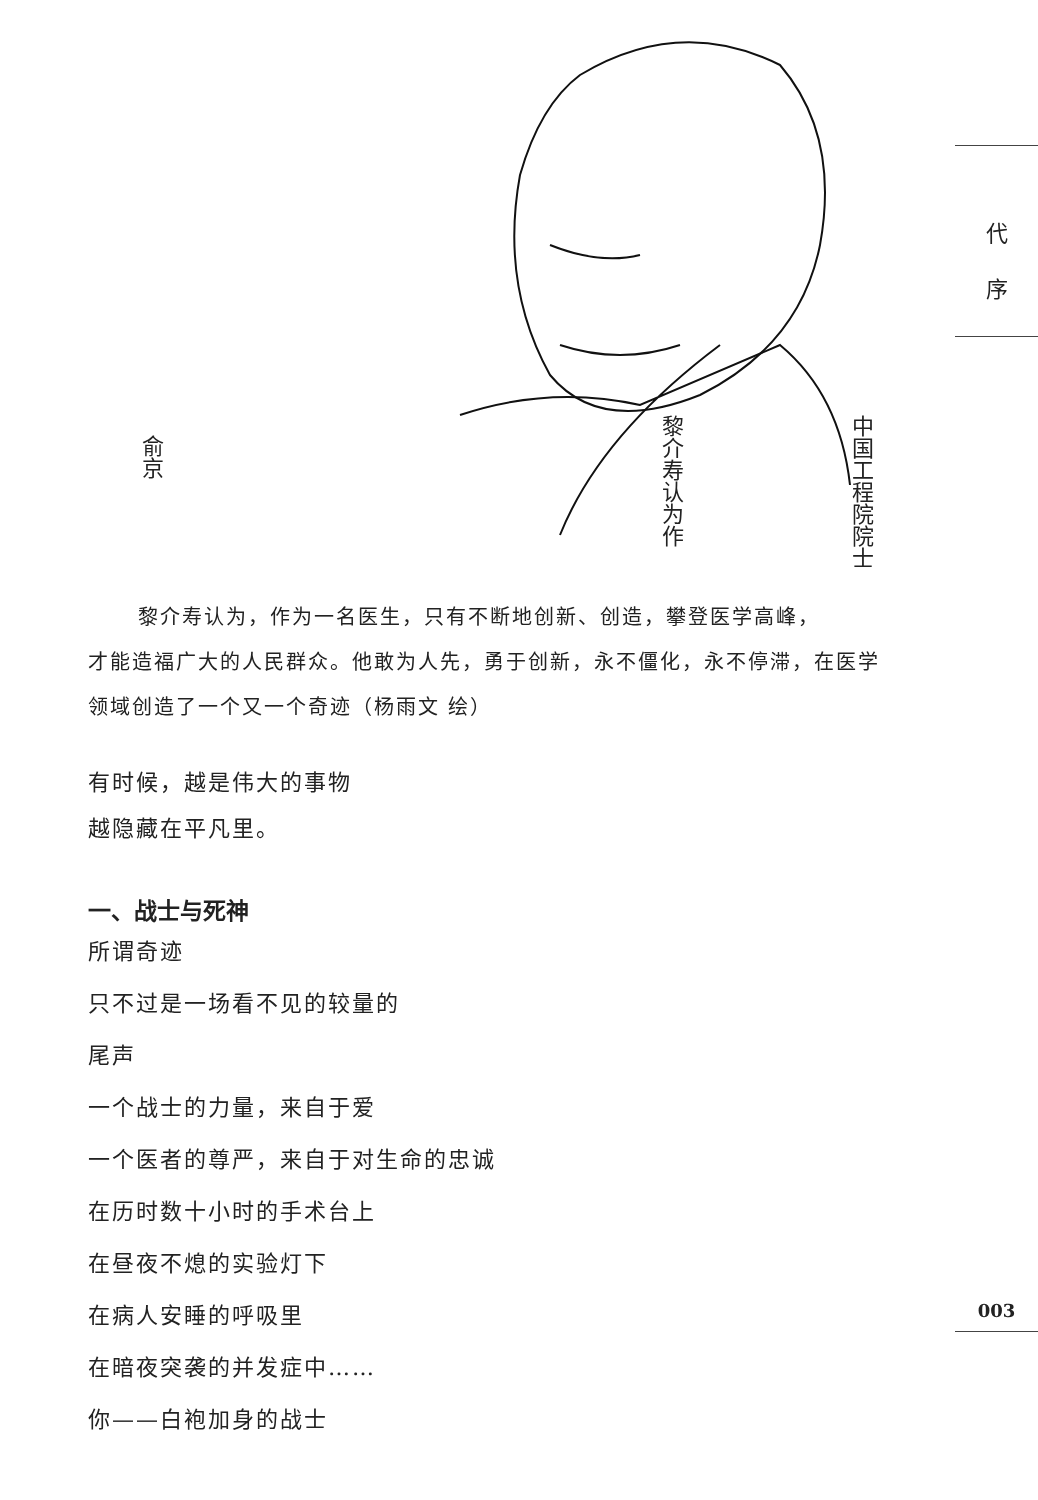中国工程院院士
黎介寿认为作
俞京
代
序
黎介寿认为，作为一名医生，只有不断地创新、创造，攀登医学高峰，
才能造福广大的人民群众。他敢为人先，勇于创新，永不僵化，永不停滞，在医学领域创造了一个又一个奇迹（杨雨文 绘）
有时候，越是伟大的事物
越隐藏在平凡里。
一、战士与死神
所谓奇迹
只不过是一场看不见的较量的
尾声
一个战士的力量，来自于爱
一个医者的尊严，来自于对生命的忠诚
在历时数十小时的手术台上
在昼夜不熄的实验灯下
在病人安睡的呼吸里
在暗夜突袭的并发症中……
你——白袍加身的战士
003